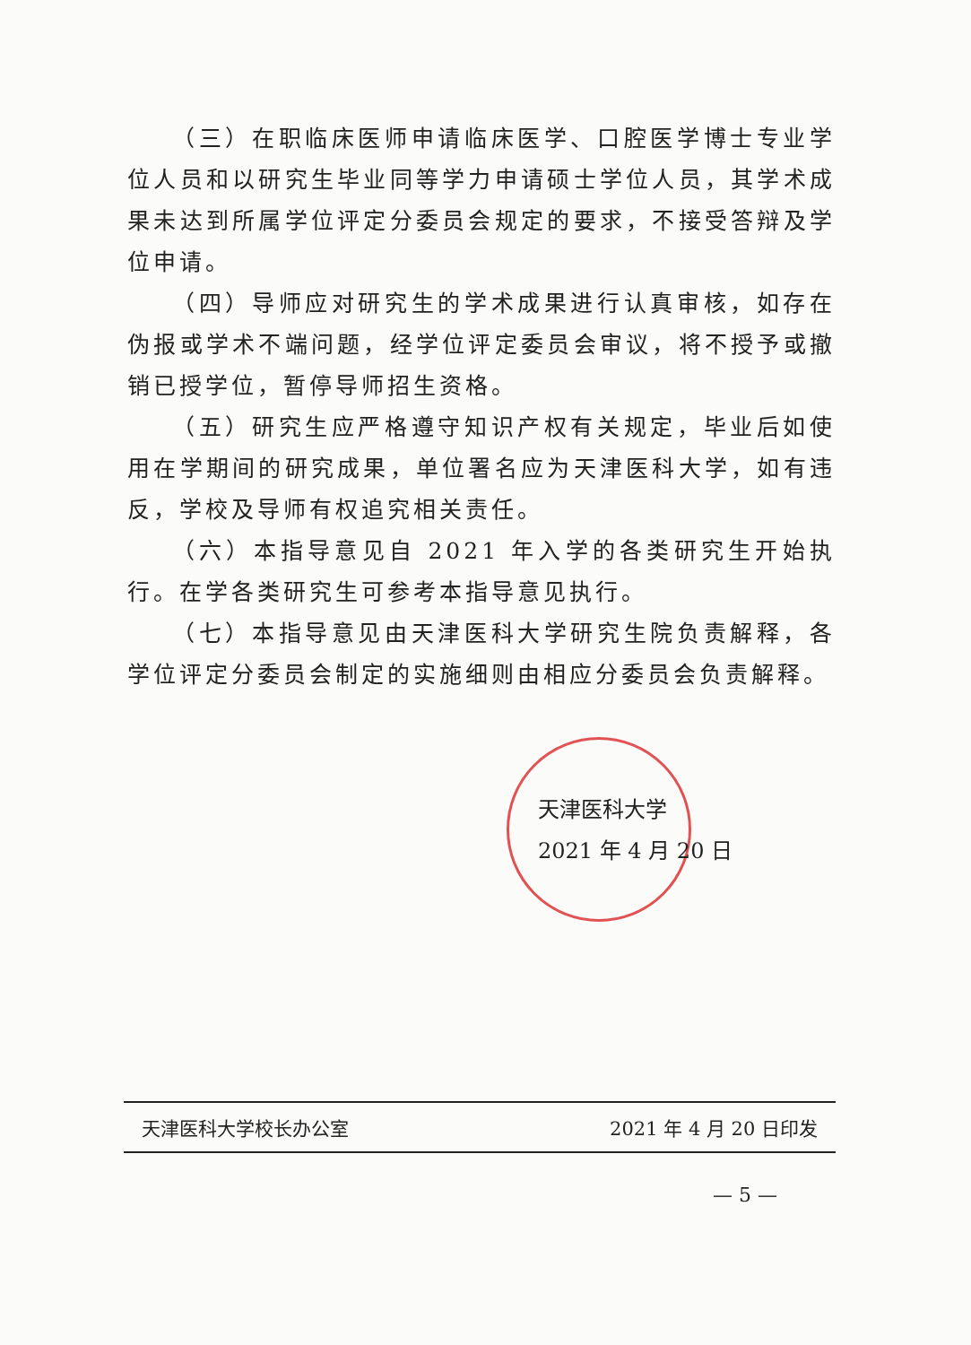（三）在职临床医师申请临床医学、口腔医学博士专业学位人员和以研究生毕业同等学力申请硕士学位人员，其学术成果未达到所属学位评定分委员会规定的要求，不接受答辩及学位申请。
（四）导师应对研究生的学术成果进行认真审核，如存在伪报或学术不端问题，经学位评定委员会审议，将不授予或撤销已授学位，暂停导师招生资格。
（五）研究生应严格遵守知识产权有关规定，毕业后如使用在学期间的研究成果，单位署名应为天津医科大学，如有违反，学校及导师有权追究相关责任。
（六）本指导意见自 2021 年入学的各类研究生开始执行。在学各类研究生可参考本指导意见执行。
（七）本指导意见由天津医科大学研究生院负责解释，各学位评定分委员会制定的实施细则由相应分委员会负责解释。
天津医科大学
2021 年 4 月 20 日
天津医科大学校长办公室 2021 年 4 月 20 日印发
— 5 —